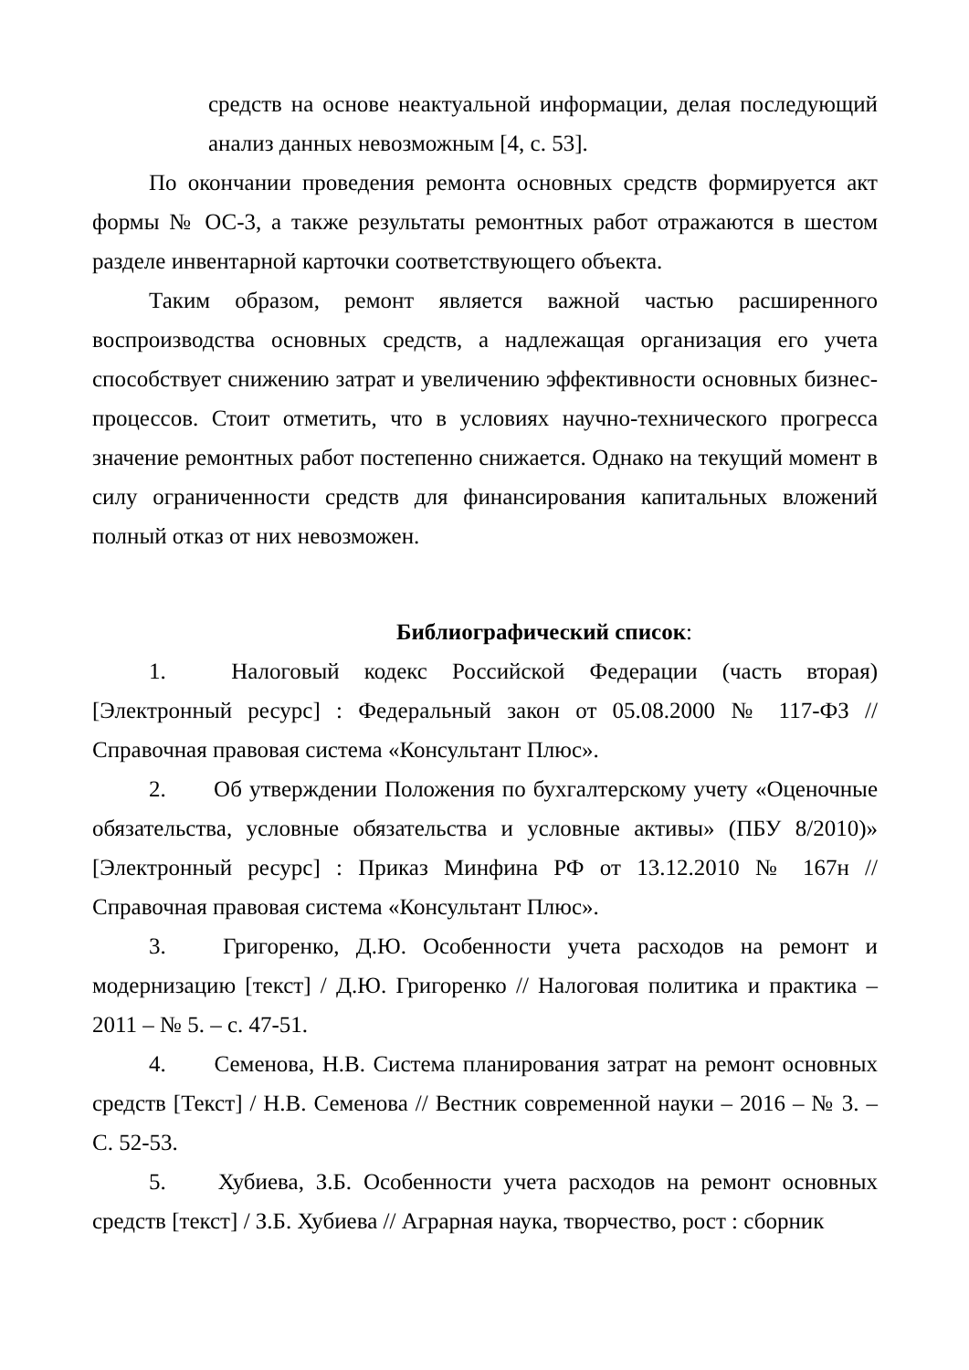средств на основе неактуальной информации, делая последующий анализ данных невозможным [4, с. 53].
По окончании проведения ремонта основных средств формируется акт формы № ОС-3, а также результаты ремонтных работ отражаются в шестом разделе инвентарной карточки соответствующего объекта.
Таким образом, ремонт является важной частью расширенного воспроизводства основных средств, а надлежащая организация его учета способствует снижению затрат и увеличению эффективности основных бизнес-процессов. Стоит отметить, что в условиях научно-технического прогресса значение ремонтных работ постепенно снижается. Однако на текущий момент в силу ограниченности средств для финансирования капитальных вложений полный отказ от них невозможен.
Библиографический список:
1. Налоговый кодекс Российской Федерации (часть вторая) [Электронный ресурс] : Федеральный закон от 05.08.2000 № 117-ФЗ // Справочная правовая система «Консультант Плюс».
2. Об утверждении Положения по бухгалтерскому учету «Оценочные обязательства, условные обязательства и условные активы» (ПБУ 8/2010)» [Электронный ресурс] : Приказ Минфина РФ от 13.12.2010 № 167н // Справочная правовая система «Консультант Плюс».
3. Григоренко, Д.Ю. Особенности учета расходов на ремонт и модернизацию [текст] / Д.Ю. Григоренко // Налоговая политика и практика – 2011 – № 5. – с. 47-51.
4. Семенова, Н.В. Система планирования затрат на ремонт основных средств [Текст] / Н.В. Семенова // Вестник современной науки – 2016 – № 3. – С. 52-53.
5. Хубиева, З.Б. Особенности учета расходов на ремонт основных средств [текст] / З.Б. Хубиева // Аграрная наука, творчество, рост : сборник